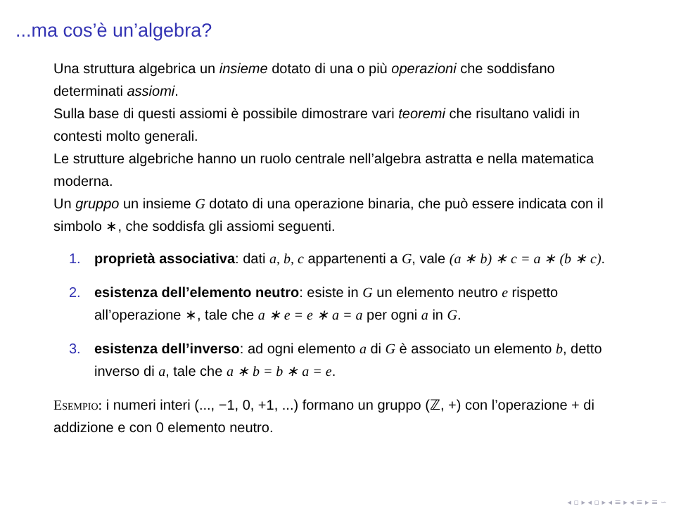...ma cos’è un’algebra?
Una struttura algebrica un insieme dotato di una o più operazioni che soddisfano determinati assiomi.
Sulla base di questi assiomi è possibile dimostrare vari teoremi che risultano validi in contesti molto generali.
Le strutture algebriche hanno un ruolo centrale nell’algebra astratta e nella matematica moderna.
Un gruppo un insieme G dotato di una operazione binaria, che può essere indicata con il simbolo ∗, che soddisfa gli assiomi seguenti.
1. proprietà associativa: dati a, b, c appartenenti a G, vale (a ∗ b) ∗ c = a ∗ (b ∗ c).
2. esistenza dell’elemento neutro: esiste in G un elemento neutro e rispetto all’operazione ∗, tale che a ∗ e = e ∗ a = a per ogni a in G.
3. esistenza dell’inverso: ad ogni elemento a di G è associato un elemento b, detto inverso di a, tale che a ∗ b = b ∗ a = e.
Esempio: i numeri interi (..., −1, 0, +1, ...) formano un gruppo (ℤ, +) con l’operazione + di addizione e con 0 elemento neutro.
◂ ▫ ▸ ◂ ▫ ▸ ◂ ≡ ▸ ◂ ≡ ▸ ≡ ∽